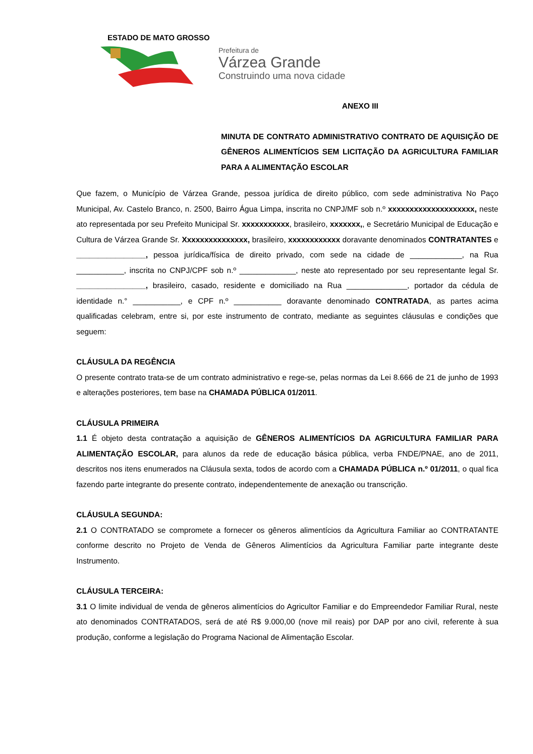ESTADO DE MATO GROSSO
Prefeitura de
Várzea Grande
Construindo uma nova cidade
ANEXO III
MINUTA DE CONTRATO ADMINISTRATIVO CONTRATO DE AQUISIÇÃO DE GÊNEROS ALIMENTÍCIOS SEM LICITAÇÃO DA AGRICULTURA FAMILIAR PARA A ALIMENTAÇÃO ESCOLAR
Que fazem, o Município de Várzea Grande, pessoa jurídica de direito público, com sede administrativa No Paço Municipal, Av. Castelo Branco, n. 2500, Bairro Água Limpa, inscrita no CNPJ/MF sob n.º xxxxxxxxxxxxxxxxxxxx, neste ato representada por seu Prefeito Municipal Sr. xxxxxxxxxxx, brasileiro, xxxxxxx,, e Secretário Municipal de Educação e Cultura de Várzea Grande Sr. Xxxxxxxxxxxxxxx, brasileiro, xxxxxxxxxxxx doravante denominados CONTRATANTES e ________________, pessoa jurídica/física de direito privado, com sede na cidade de ____________, na Rua ___________, inscrita no CNPJ/CPF sob n.º _____________, neste ato representado por seu representante legal Sr. ________________, brasileiro, casado, residente e domiciliado na Rua ______________, portador da cédula de identidade n.° ___________, e CPF n.º ___________ doravante denominado CONTRATADA, as partes acima qualificadas celebram, entre si, por este instrumento de contrato, mediante as seguintes cláusulas e condições que seguem:
CLÁUSULA DA REGÊNCIA
O presente contrato trata-se de um contrato administrativo e rege-se, pelas normas da Lei 8.666 de 21 de junho de 1993 e alterações posteriores, tem base na CHAMADA PÚBLICA 01/2011.
CLÁUSULA PRIMEIRA
1.1 É objeto desta contratação a aquisição de GÊNEROS ALIMENTÍCIOS DA AGRICULTURA FAMILIAR PARA ALIMENTAÇÃO ESCOLAR, para alunos da rede de educação básica pública, verba FNDE/PNAE, ano de 2011, descritos nos itens enumerados na Cláusula sexta, todos de acordo com a CHAMADA PÚBLICA n.º 01/2011, o qual fica fazendo parte integrante do presente contrato, independentemente de anexação ou transcrição.
CLÁUSULA SEGUNDA:
2.1 O CONTRATADO se compromete a fornecer os gêneros alimentícios da Agricultura Familiar ao CONTRATANTE conforme descrito no Projeto de Venda de Gêneros Alimentícios da Agricultura Familiar parte integrante deste Instrumento.
CLÁUSULA TERCEIRA:
3.1 O limite individual de venda de gêneros alimentícios do Agricultor Familiar e do Empreendedor Familiar Rural, neste ato denominados CONTRATADOS, será de até R$ 9.000,00 (nove mil reais) por DAP por ano civil, referente à sua produção, conforme a legislação do Programa Nacional de Alimentação Escolar.